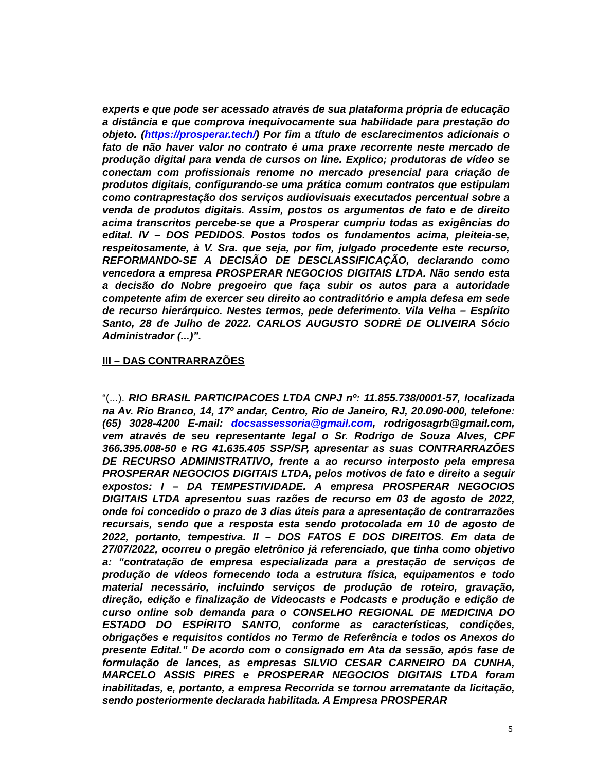experts e que pode ser acessado através de sua plataforma própria de educação a distância e que comprova inequivocamente sua habilidade para prestação do objeto. (https://prosperar.tech/) Por fim a título de esclarecimentos adicionais o fato de não haver valor no contrato é uma praxe recorrente neste mercado de produção digital para venda de cursos on line. Explico; produtoras de vídeo se conectam com profissionais renome no mercado presencial para criação de produtos digitais, configurando-se uma prática comum contratos que estipulam como contraprestação dos serviços audiovisuais executados percentual sobre a venda de produtos digitais. Assim, postos os argumentos de fato e de direito acima transcritos percebe-se que a Prosperar cumpriu todas as exigências do edital. IV – DOS PEDIDOS. Postos todos os fundamentos acima, pleiteia-se, respeitosamente, à V. Sra. que seja, por fim, julgado procedente este recurso, REFORMANDO-SE A DECISÃO DE DESCLASSIFICAÇÃO, declarando como vencedora a empresa PROSPERAR NEGOCIOS DIGITAIS LTDA. Não sendo esta a decisão do Nobre pregoeiro que faça subir os autos para a autoridade competente afim de exercer seu direito ao contraditório e ampla defesa em sede de recurso hierárquico. Nestes termos, pede deferimento. Vila Velha – Espírito Santo, 28 de Julho de 2022. CARLOS AUGUSTO SODRÉ DE OLIVEIRA Sócio Administrador (...)”.
III – DAS CONTRARRAZÕES
“(...). RIO BRASIL PARTICIPACOES LTDA CNPJ nº: 11.855.738/0001-57, localizada na Av. Rio Branco, 14, 17º andar, Centro, Rio de Janeiro, RJ, 20.090-000, telefone: (65) 3028-4200 E-mail: docsassessoria@gmail.com, rodrigosagrb@gmail.com, vem através de seu representante legal o Sr. Rodrigo de Souza Alves, CPF 366.395.008-50 e RG 41.635.405 SSP/SP, apresentar as suas CONTRARRAZÕES DE RECURSO ADMINISTRATIVO, frente a ao recurso interposto pela empresa PROSPERAR NEGOCIOS DIGITAIS LTDA, pelos motivos de fato e direito a seguir expostos: I – DA TEMPESTIVIDADE. A empresa PROSPERAR NEGOCIOS DIGITAIS LTDA apresentou suas razões de recurso em 03 de agosto de 2022, onde foi concedido o prazo de 3 dias úteis para a apresentação de contrarrazões recursais, sendo que a resposta esta sendo protocolada em 10 de agosto de 2022, portanto, tempestiva. II – DOS FATOS E DOS DIREITOS. Em data de 27/07/2022, ocorreu o pregão eletrônico já referenciado, que tinha como objetivo a: “contratação de empresa especializada para a prestação de serviços de produção de vídeos fornecendo toda a estrutura física, equipamentos e todo material necessário, incluindo serviços de produção de roteiro, gravação, direção, edição e finalização de Videocasts e Podcasts e produção e edição de curso online sob demanda para o CONSELHO REGIONAL DE MEDICINA DO ESTADO DO ESPÍRITO SANTO, conforme as características, condições, obrigações e requisitos contidos no Termo de Referência e todos os Anexos do presente Edital.” De acordo com o consignado em Ata da sessão, após fase de formulação de lances, as empresas SILVIO CESAR CARNEIRO DA CUNHA, MARCELO ASSIS PIRES e PROSPERAR NEGOCIOS DIGITAIS LTDA foram inabilitadas, e, portanto, a empresa Recorrida se tornou arrematante da licitação, sendo posteriormente declarada habilitada. A Empresa PROSPERAR
5